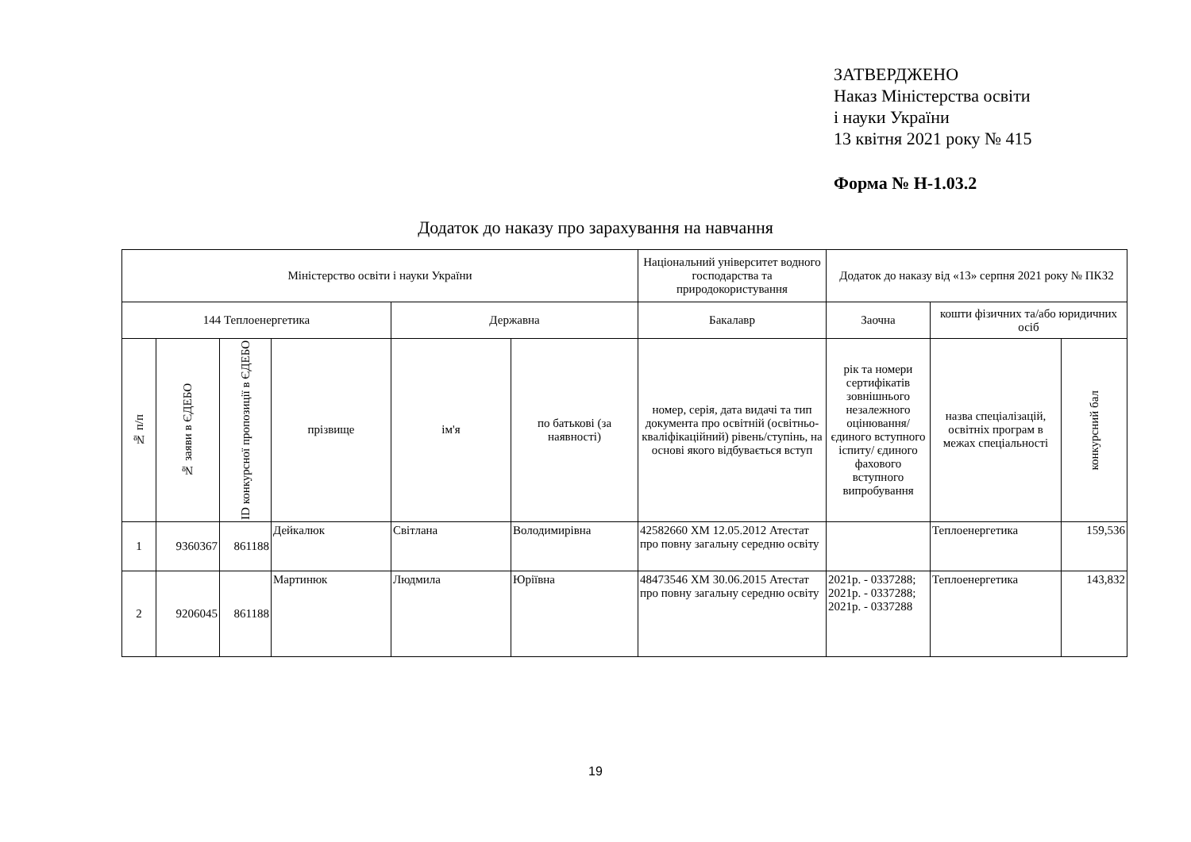ЗАТВЕРДЖЕНО
Наказ Міністерства освіти
і науки України
13 квітня 2021 року № 415
Форма № Н-1.03.2
Додаток до наказу про зарахування на навчання
| Міністерство освіти і науки України | | | | | | Національний університет водного господарства та природокористування | Додаток до наказу від «13» серпня 2021 року № ПКЗ2 | | |
| --- | --- | --- | --- | --- | --- | --- | --- | --- | --- |
| 144 Теплоенергетика | | | | Державна | | Бакалавр | Заочна | кошти фізичних та/або юридичних осіб | |
| № п/п | № заяви в ЄДЕБО | ID конкурсної пропозиції в ЄДЕБО | прізвище | ім'я | по батькові (за наявності) | номер, серія, дата видачі та тип документа про освітній (освітньо-кваліфікаційний) рівень/ступінь, на основі якого відбувається вступ | рік та номери сертифікатів зовнішнього незалежного оцінювання/ єдиного вступного іспиту/ єдиного фахового вступного випробування | назва спеціалізацій, освітніх програм в межах спеціальності | конкурсний бал |
| 1 | 9360367 | 861188 | Дейкалюк | Світлана | Володимирівна | 42582660 ХМ 12.05.2012 Атестат про повну загальну середню освіту | | Теплоенергетика | 159,536 |
| 2 | 9206045 | 861188 | Мартинюк | Людмила | Юріївна | 48473546 ХМ 30.06.2015 Атестат про повну загальну середню освіту | 2021р. - 0337288; 2021р. - 0337288; 2021р. - 0337288 | Теплоенергетика | 143,832 |
19